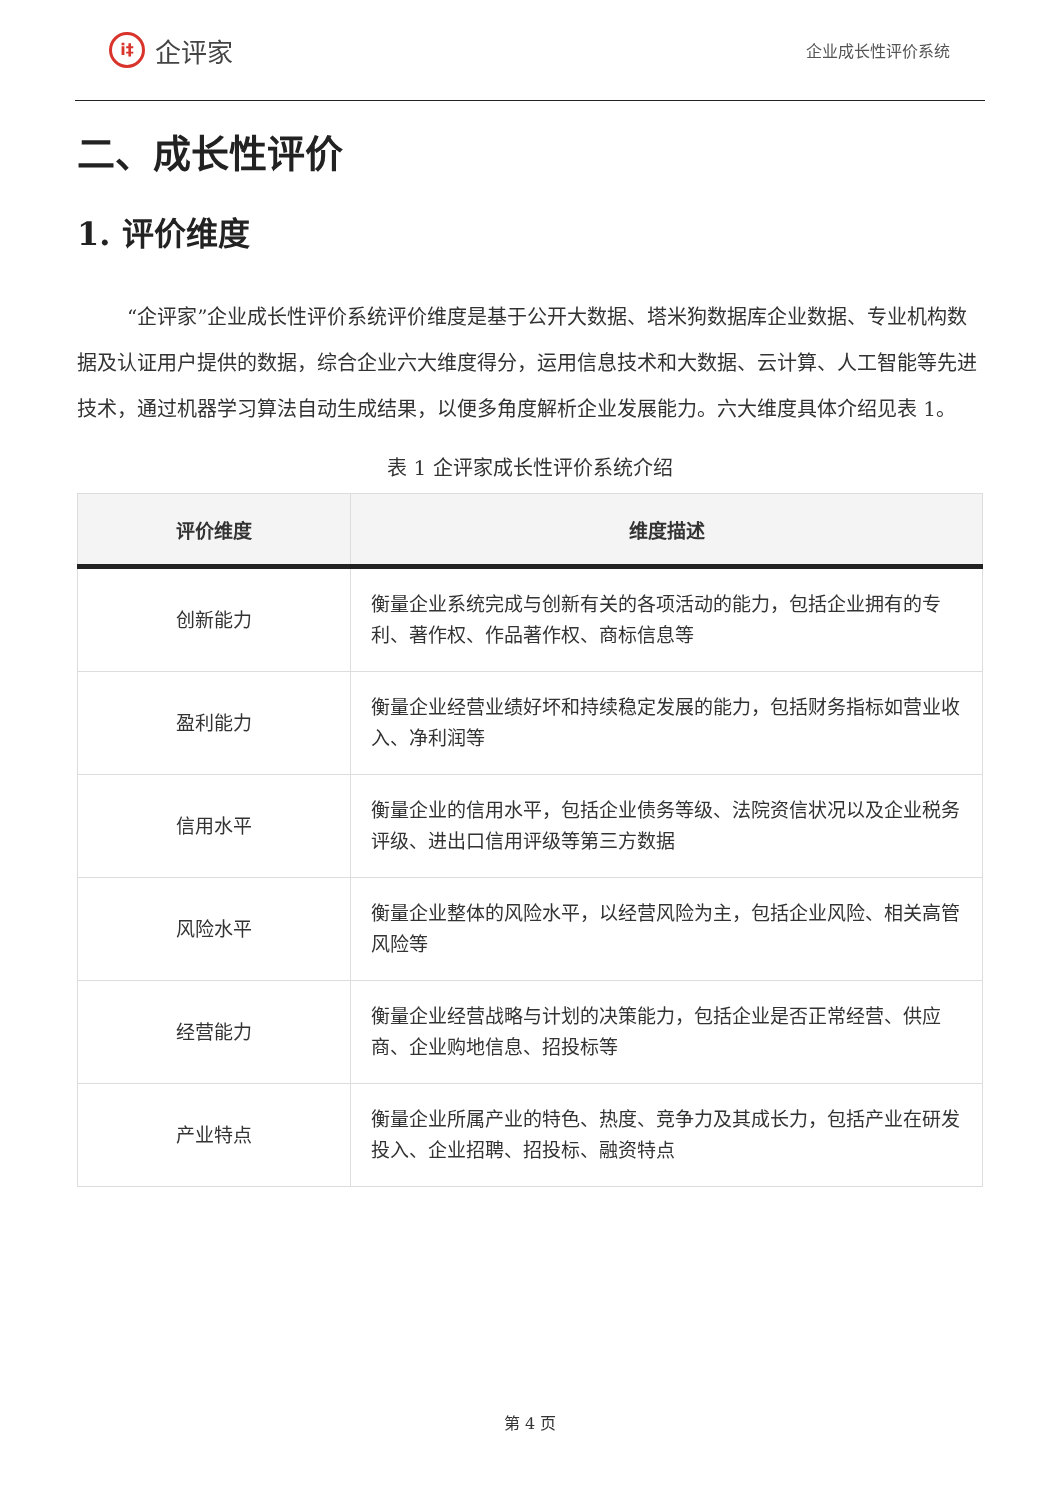i‡
企评家
企业成长性评价系统
二、成长性评价
1. 评价维度
“企评家”企业成长性评价系统评价维度是基于公开大数据、塔米狗数据库企业数据、专业机构数据及认证用户提供的数据，综合企业六大维度得分，运用信息技术和大数据、云计算、人工智能等先进技术，通过机器学习算法自动生成结果，以便多角度解析企业发展能力。六大维度具体介绍见表 1。
表 1 企评家成长性评价系统介绍
| 评价维度 | 维度描述 |
| --- | --- |
| 创新能力 | 衡量企业系统完成与创新有关的各项活动的能力，包括企业拥有的专利、著作权、作品著作权、商标信息等 |
| 盈利能力 | 衡量企业经营业绩好坏和持续稳定发展的能力，包括财务指标如营业收入、净利润等 |
| 信用水平 | 衡量企业的信用水平，包括企业债务等级、法院资信状况以及企业税务评级、进出口信用评级等第三方数据 |
| 风险水平 | 衡量企业整体的风险水平，以经营风险为主，包括企业风险、相关高管风险等 |
| 经营能力 | 衡量企业经营战略与计划的决策能力，包括企业是否正常经营、供应商、企业购地信息、招投标等 |
| 产业特点 | 衡量企业所属产业的特色、热度、竞争力及其成长力，包括产业在研发投入、企业招聘、招投标、融资特点 |
第 4 页